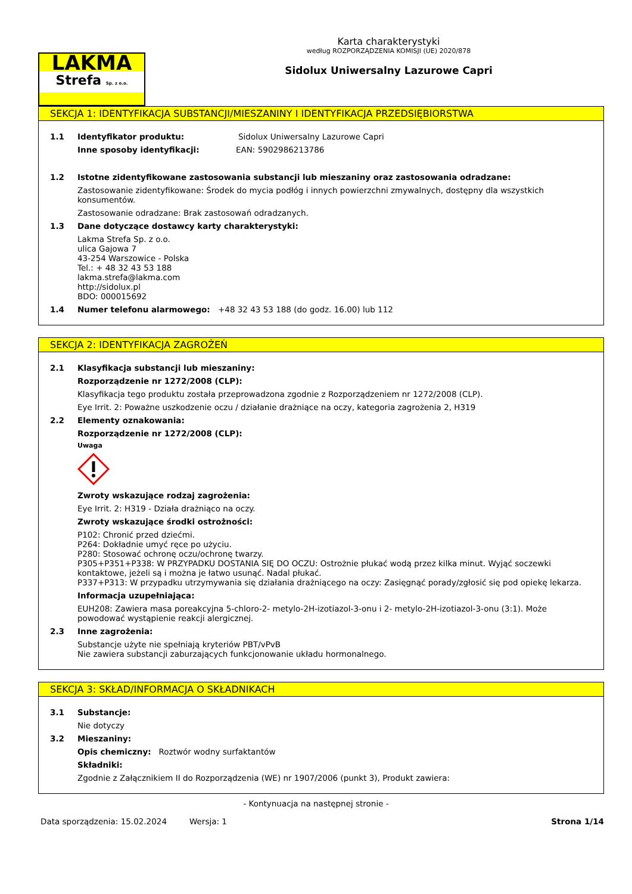LAKMA
Strefa Sp. z o.o.
Karta charakterystyki
według ROZPORZĄDZENIA KOMISJI (UE) 2020/878
Sidolux Uniwersalny Lazurowe Capri
SEKCJA 1: IDENTYFIKACJA SUBSTANCJI/MIESZANINY I IDENTYFIKACJA PRZEDSIĘBIORSTWA
1.1 Identyfikator produktu: Sidolux Uniwersalny Lazurowe Capri
Inne sposoby identyfikacji: EAN: 5902986213786
1.2 Istotne zidentyfikowane zastosowania substancji lub mieszaniny oraz zastosowania odradzane:
Zastosowanie zidentyfikowane: Środek do mycia podłóg i innych powierzchni zmywalnych, dostępny dla wszystkich konsumentów.
Zastosowanie odradzane: Brak zastosowań odradzanych.
1.3 Dane dotyczące dostawcy karty charakterystyki:
Lakma Strefa Sp. z o.o.
ulica Gajowa 7
43-254 Warszowice - Polska
Tel.: + 48 32 43 53 188
lakma.strefa@lakma.com
http://sidolux.pl
BDO: 000015692
1.4 Numer telefonu alarmowego: +48 32 43 53 188 (do godz. 16.00) lub 112
SEKCJA 2: IDENTYFIKACJA ZAGROŻEŃ
2.1 Klasyfikacja substancji lub mieszaniny:
Rozporządzenie nr 1272/2008 (CLP):
Klasyfikacja tego produktu została przeprowadzona zgodnie z Rozporządzeniem nr 1272/2008 (CLP).
Eye Irrit. 2: Poważne uszkodzenie oczu / działanie drażniące na oczy, kategoria zagrożenia 2, H319
2.2 Elementy oznakowania:
Rozporządzenie nr 1272/2008 (CLP):
Uwaga
Zwroty wskazujące rodzaj zagrożenia:
Eye Irrit. 2: H319 - Działa drażniąco na oczy.
Zwroty wskazujące środki ostrożności:
P102: Chronić przed dziećmi.
P264: Dokładnie umyć ręce po użyciu.
P280: Stosować ochronę oczu/ochronę twarzy.
P305+P351+P338: W PRZYPADKU DOSTANIA SIĘ DO OCZU: Ostrożnie płukać wodą przez kilka minut. Wyjąć soczewki kontaktowe, jeżeli są i można je łatwo usunąć. Nadal płukać.
P337+P313: W przypadku utrzymywania się działania drażniącego na oczy: Zasięgnąć porady/zgłosić się pod opiekę lekarza.
Informacja uzupełniająca:
EUH208: Zawiera masa poreakcyjna 5-chloro-2- metylo-2H-izotiazol-3-onu i 2- metylo-2H-izotiazol-3-onu (3:1). Może powodować wystąpienie reakcji alergicznej.
2.3 Inne zagrożenia:
Substancje użyte nie spełniają kryteriów PBT/vPvB
Nie zawiera substancji zaburzających funkcjonowanie układu hormonalnego.
SEKCJA 3: SKŁAD/INFORMACJA O SKŁADNIKACH
3.1 Substancje:
Nie dotyczy
3.2 Mieszaniny:
Opis chemiczny: Roztwór wodny surfaktantów
Składniki:
Zgodnie z Załącznikiem II do Rozporządzenia (WE) nr 1907/2006 (punkt 3), Produkt zawiera:
- Kontynuacja na następnej stronie -
Data sporządzenia: 15.02.2024 Wersja: 1 Strona 1/14